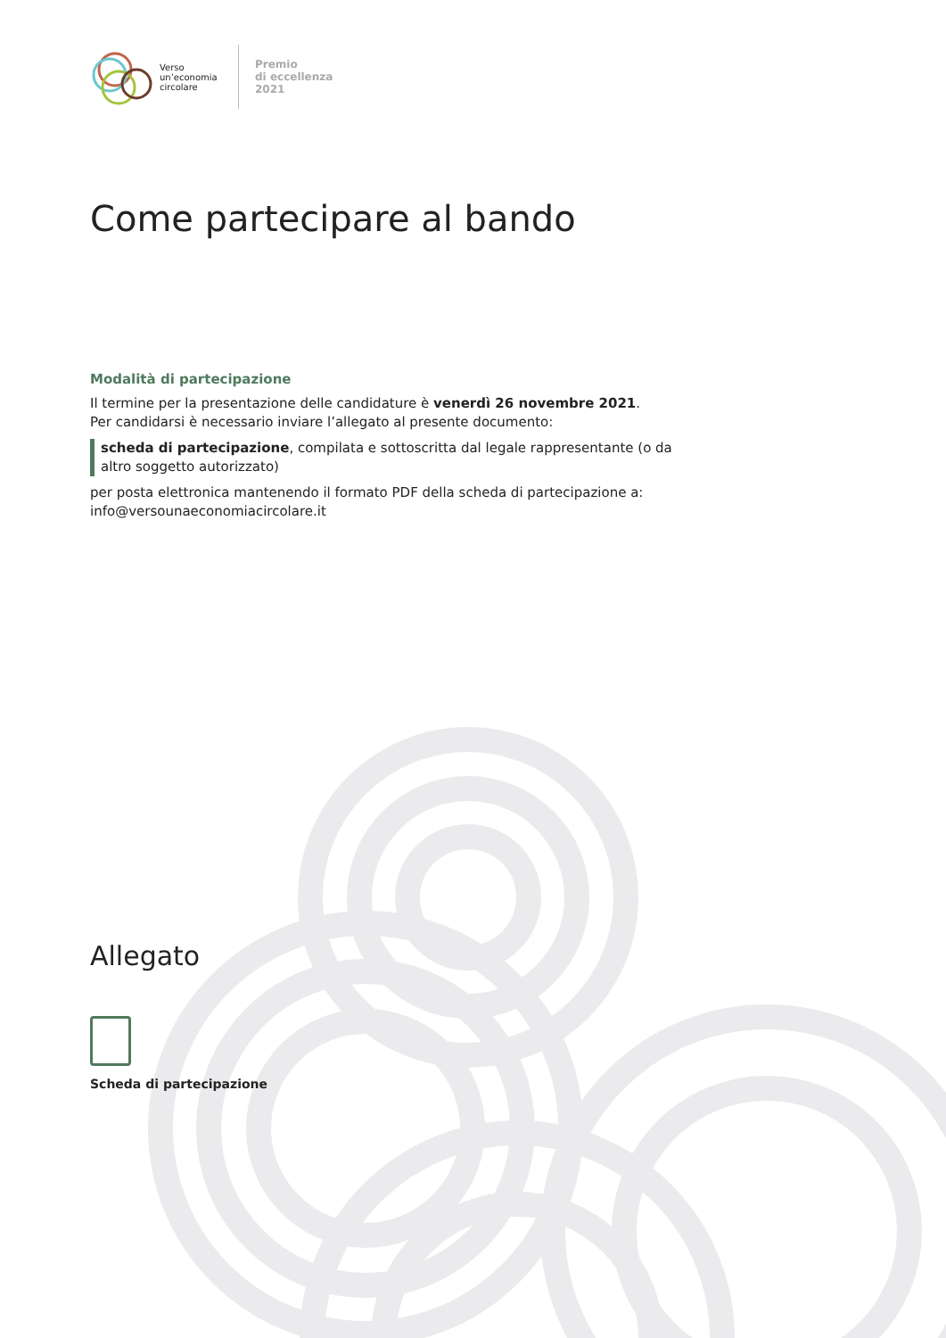Verso un’economia circolare
Premio
di eccellenza
2021
Come partecipare al bando
Modalità di partecipazione
Il termine per la presentazione delle candidature è venerdì 26 novembre 2021.
Per candidarsi è necessario inviare l’allegato al presente documento:
scheda di partecipazione, compilata e sottoscritta dal legale rappresentante (o da altro soggetto autorizzato)
per posta elettronica mantenendo il formato PDF della scheda di partecipazione a: info@versounaeconomiacircolare.it
Allegato
Scheda di partecipazione